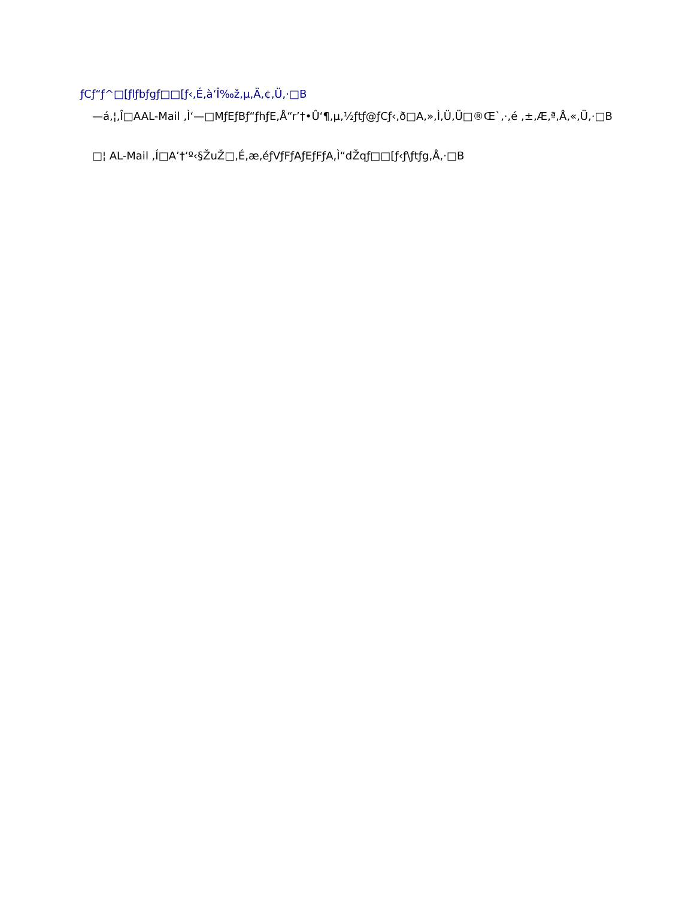ƒCƒ“ƒ^□[ƒlƒbƒgƒ□□[ƒ‹,É,à‘Î‰ž,µ,Ä,¢,Ü,·□B
—á,¦,Î□AAL-Mail ,Ì‘—□MƒEƒBƒ“ƒhƒE,Å“r’†•Û‘¶,µ,½ƒtƒ@ƒCƒ‹,ð□A,»,Ì,Ü,Ü□®Œ`,·,é ,±,Æ,ª,Å,«,Ü,·□B
□¦ AL-Mail ,Í□A’†‘º‹§ŽuŽ□,É,æ,éƒVƒFƒAƒEƒFƒA,Ì“dŽqƒ□□[ƒ‹ƒ\ƒtƒg,Å,·□B